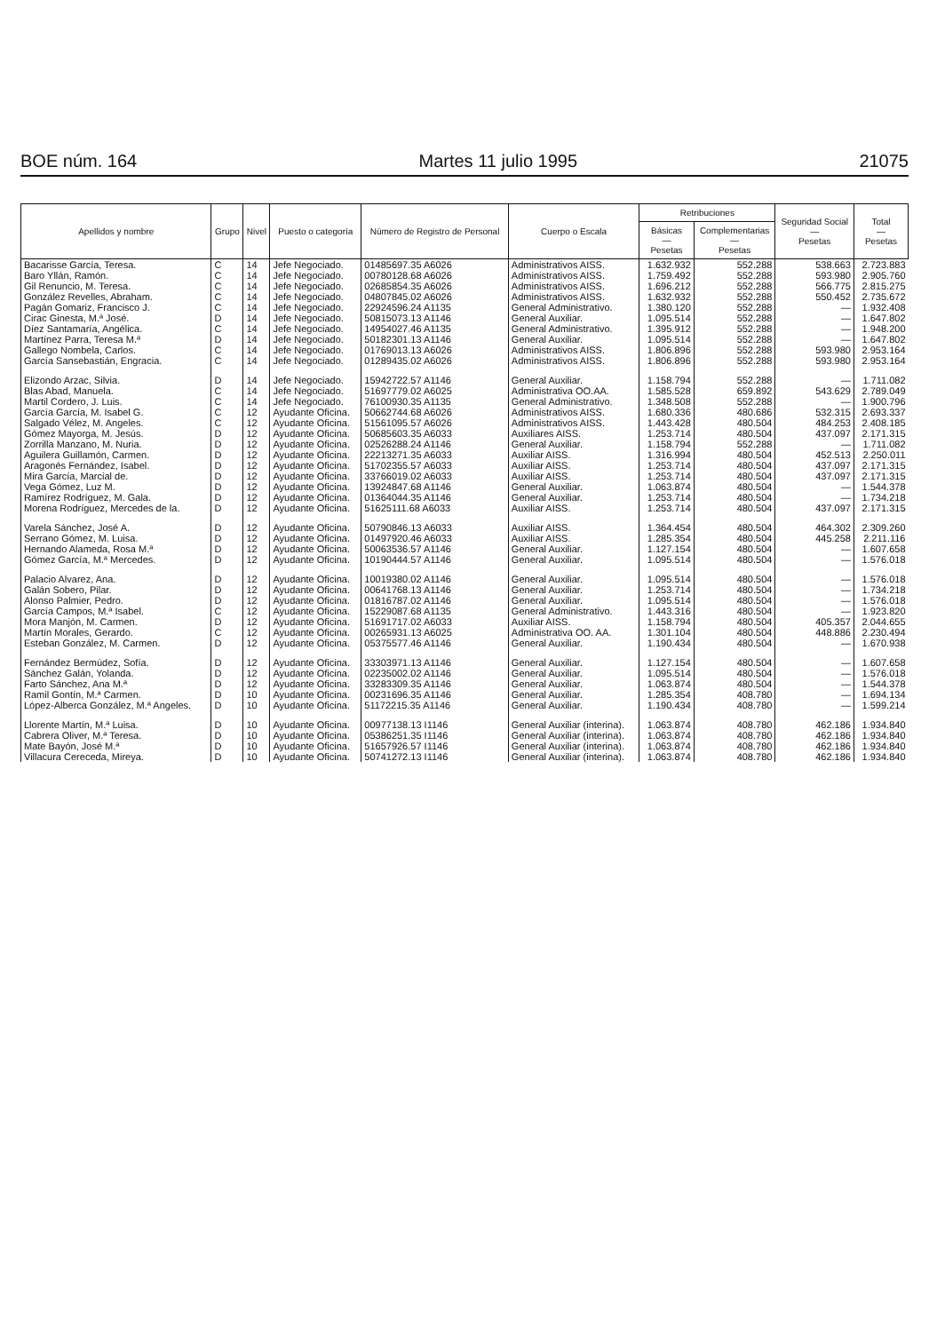BOE núm. 164 Martes 11 julio 1995 21075
| Apellidos y nombre | Grupo | Nivel | Puesto o categoría | Número de Registro de Personal | Cuerpo o Escala | Retribuciones | | Seguridad Social — Pesetas | Total — Pesetas |
| --- | --- | --- | --- | --- | --- | --- | --- | --- | --- |
| | | | | | | Básicas — Pesetas | Complementarias — Pesetas | | |
| Bacarisse García, Teresa. | C | 14 | Jefe Negociado. | 01485697.35 A6026 | Administrativos AISS. | 1.632.932 | 552.288 | 538.663 | 2.723.883 |
| Baro Yllán, Ramón. | C | 14 | Jefe Negociado. | 00780128.68 A6026 | Administrativos AISS. | 1.759.492 | 552.288 | 593.980 | 2.905.760 |
| Gil Renuncio, M. Teresa. | C | 14 | Jefe Negociado. | 02685854.35 A6026 | Administrativos AISS. | 1.696.212 | 552.288 | 566.775 | 2.815.275 |
| González Revelles, Abraham. | C | 14 | Jefe Negociado. | 04807845.02 A6026 | Administrativos AISS. | 1.632.932 | 552.288 | 550.452 | 2.735.672 |
| Pagán Gomariz, Francisco J. | C | 14 | Jefe Negociado. | 22924596.24 A1135 | General Administrativo. | 1.380.120 | 552.288 | — | 1.932.408 |
| Cirac Ginesta, M.ª José. | D | 14 | Jefe Negociado. | 50815073.13 A1146 | General Auxiliar. | 1.095.514 | 552.288 | — | 1.647.802 |
| Díez Santamaría, Angélica. | C | 14 | Jefe Negociado. | 14954027.46 A1135 | General Administrativo. | 1.395.912 | 552.288 | — | 1.948.200 |
| Martínez Parra, Teresa M.ª | D | 14 | Jefe Negociado. | 50182301.13 A1146 | General Auxiliar. | 1.095.514 | 552.288 | — | 1.647.802 |
| Gallego Nombela, Carlos. | C | 14 | Jefe Negociado. | 01769013.13 A6026 | Administrativos AISS. | 1.806.896 | 552.288 | 593.980 | 2.953.164 |
| García Sansebastián, Engracia. | C | 14 | Jefe Negociado. | 01289435.02 A6026 | Administrativos AISS. | 1.806.896 | 552.288 | 593.980 | 2.953.164 |
| Elizondo Arzac, Silvia. | D | 14 | Jefe Negociado. | 15942722.57 A1146 | General Auxiliar. | 1.158.794 | 552.288 | — | 1.711.082 |
| Blas Abad, Manuela. | C | 14 | Jefe Negociado. | 51697779.02 A6025 | Administrativa OO.AA. | 1.585.528 | 659.892 | 543.629 | 2.789.049 |
| Martil Cordero, J. Luis. | C | 14 | Jefe Negociado. | 76100930.35 A1135 | General Administrativo. | 1.348.508 | 552.288 | — | 1.900.796 |
| García García, M. Isabel G. | C | 12 | Ayudante Oficina. | 50662744.68 A6026 | Administrativos AISS. | 1.680.336 | 480.686 | 532.315 | 2.693.337 |
| Salgado Vélez, M. Angeles. | C | 12 | Ayudante Oficina. | 51561095.57 A6026 | Administrativos AISS. | 1.443.428 | 480.504 | 484.253 | 2.408.185 |
| Gómez Mayorga, M. Jesús. | D | 12 | Ayudante Oficina. | 50685603.35 A6033 | Auxiliares AISS. | 1.253.714 | 480.504 | 437.097 | 2.171.315 |
| Zorrilla Manzano, M. Nuria. | D | 12 | Ayudante Oficina. | 02526288.24 A1146 | General Auxiliar. | 1.158.794 | 552.288 | — | 1.711.082 |
| Aguilera Guillamón, Carmen. | D | 12 | Ayudante Oficina. | 22213271.35 A6033 | Auxiliar AISS. | 1.316.994 | 480.504 | 452.513 | 2.250.011 |
| Aragonés Fernández, Isabel. | D | 12 | Ayudante Oficina. | 51702355.57 A6033 | Auxiliar AISS. | 1.253.714 | 480.504 | 437.097 | 2.171.315 |
| Mira García, Marcial de. | D | 12 | Ayudante Oficina. | 33766019.02 A6033 | Auxiliar AISS. | 1.253.714 | 480.504 | 437.097 | 2.171.315 |
| Vega Gómez, Luz M. | D | 12 | Ayudante Oficina. | 13924847.68 A1146 | General Auxiliar. | 1.063.874 | 480.504 | — | 1.544.378 |
| Ramírez Rodríguez, M. Gala. | D | 12 | Ayudante Oficina. | 01364044.35 A1146 | General Auxiliar. | 1.253.714 | 480.504 | — | 1.734.218 |
| Morena Rodríguez, Mercedes de la. | D | 12 | Ayudante Oficina. | 51625111.68 A6033 | Auxiliar AISS. | 1.253.714 | 480.504 | 437.097 | 2.171.315 |
| Varela Sánchez, José A. | D | 12 | Ayudante Oficina. | 50790846.13 A6033 | Auxiliar AISS. | 1.364.454 | 480.504 | 464.302 | 2.309.260 |
| Serrano Gómez, M. Luisa. | D | 12 | Ayudante Oficina. | 01497920.46 A6033 | Auxiliar AISS. | 1.285.354 | 480.504 | 445.258 | 2.211.116 |
| Hernando Alameda, Rosa M.ª | D | 12 | Ayudante Oficina. | 50063536.57 A1146 | General Auxiliar. | 1.127.154 | 480.504 | — | 1.607.658 |
| Gómez García, M.ª Mercedes. | D | 12 | Ayudante Oficina. | 10190444.57 A1146 | General Auxiliar. | 1.095.514 | 480.504 | — | 1.576.018 |
| Palacio Alvarez, Ana. | D | 12 | Ayudante Oficina. | 10019380.02 A1146 | General Auxiliar. | 1.095.514 | 480.504 | — | 1.576.018 |
| Galán Sobero, Pilar. | D | 12 | Ayudante Oficina. | 00641768.13 A1146 | General Auxiliar. | 1.253.714 | 480.504 | — | 1.734.218 |
| Alonso Palmier, Pedro. | D | 12 | Ayudante Oficina. | 01816787.02 A1146 | General Auxiliar. | 1.095.514 | 480.504 | — | 1.576.018 |
| García Campos, M.ª Isabel. | C | 12 | Ayudante Oficina. | 15229087.68 A1135 | General Administrativo. | 1.443.316 | 480.504 | — | 1.923.820 |
| Mora Manjón, M. Carmen. | D | 12 | Ayudante Oficina. | 51691717.02 A6033 | Auxiliar AISS. | 1.158.794 | 480.504 | 405.357 | 2.044.655 |
| Martín Morales, Gerardo. | C | 12 | Ayudante Oficina. | 00265931.13 A6025 | Administrativa OO. AA. | 1.301.104 | 480.504 | 448.886 | 2.230.494 |
| Esteban González, M. Carmen. | D | 12 | Ayudante Oficina. | 05375577.46 A1146 | General Auxiliar. | 1.190.434 | 480.504 | — | 1.670.938 |
| Fernández Bermúdez, Sofía. | D | 12 | Ayudante Oficina. | 33303971.13 A1146 | General Auxiliar. | 1.127.154 | 480.504 | — | 1.607.658 |
| Sánchez Galán, Yolanda. | D | 12 | Ayudante Oficina. | 02235002.02 A1146 | General Auxiliar. | 1.095.514 | 480.504 | — | 1.576.018 |
| Farto Sánchez, Ana M.ª | D | 12 | Ayudante Oficina. | 33283309.35 A1146 | General Auxiliar. | 1.063.874 | 480.504 | — | 1.544.378 |
| Ramil Gontín, M.ª Carmen. | D | 10 | Ayudante Oficina. | 00231696.35 A1146 | General Auxiliar. | 1.285.354 | 408.780 | — | 1.694.134 |
| López-Alberca González, M.ª Angeles. | D | 10 | Ayudante Oficina. | 51172215.35 A1146 | General Auxiliar. | 1.190.434 | 408.780 | — | 1.599.214 |
| Llorente Martín, M.ª Luisa. | D | 10 | Ayudante Oficina. | 00977138.13 I1146 | General Auxiliar (interina). | 1.063.874 | 408.780 | 462.186 | 1.934.840 |
| Cabrera Oliver, M.ª Teresa. | D | 10 | Ayudante Oficina. | 05386251.35 I1146 | General Auxiliar (interina). | 1.063.874 | 408.780 | 462.186 | 1.934.840 |
| Mate Bayón, José M.ª | D | 10 | Ayudante Oficina. | 51657926.57 I1146 | General Auxiliar (interina). | 1.063.874 | 408.780 | 462.186 | 1.934.840 |
| Villacura Cereceda, Mireya. | D | 10 | Ayudante Oficina. | 50741272.13 I1146 | General Auxiliar (interina). | 1.063.874 | 408.780 | 462.186 | 1.934.840 |